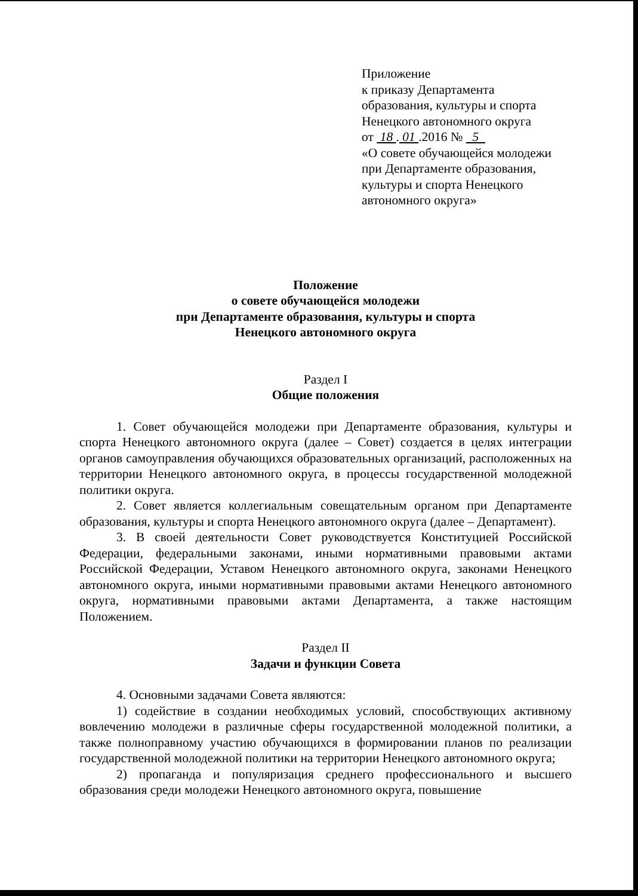Приложение
к приказу Департамента
образования, культуры и спорта
Ненецкого автономного округа
от 18 . 01 .2016 № 5
«О совете обучающейся молодежи
при Департаменте образования,
культуры и спорта Ненецкого
автономного округа»
Положение
о совете обучающейся молодежи
при Департаменте образования, культуры и спорта
Ненецкого автономного округа
Раздел I
Общие положения
1. Совет обучающейся молодежи при Департаменте образования, культуры и спорта Ненецкого автономного округа (далее – Совет) создается в целях интеграции органов самоуправления обучающихся образовательных организаций, расположенных на территории Ненецкого автономного округа, в процессы государственной молодежной политики округа.
2. Совет является коллегиальным совещательным органом при Департаменте образования, культуры и спорта Ненецкого автономного округа (далее – Департамент).
3. В своей деятельности Совет руководствуется Конституцией Российской Федерации, федеральными законами, иными нормативными правовыми актами Российской Федерации, Уставом Ненецкого автономного округа, законами Ненецкого автономного округа, иными нормативными правовыми актами Ненецкого автономного округа, нормативными правовыми актами Департамента, а также настоящим Положением.
Раздел II
Задачи и функции Совета
4. Основными задачами Совета являются:
1) содействие в создании необходимых условий, способствующих активному вовлечению молодежи в различные сферы государственной молодежной политики, а также полноправному участию обучающихся в формировании планов по реализации государственной молодежной политики на территории Ненецкого автономного округа;
2) пропаганда и популяризация среднего профессионального и высшего образования среди молодежи Ненецкого автономного округа, повышение